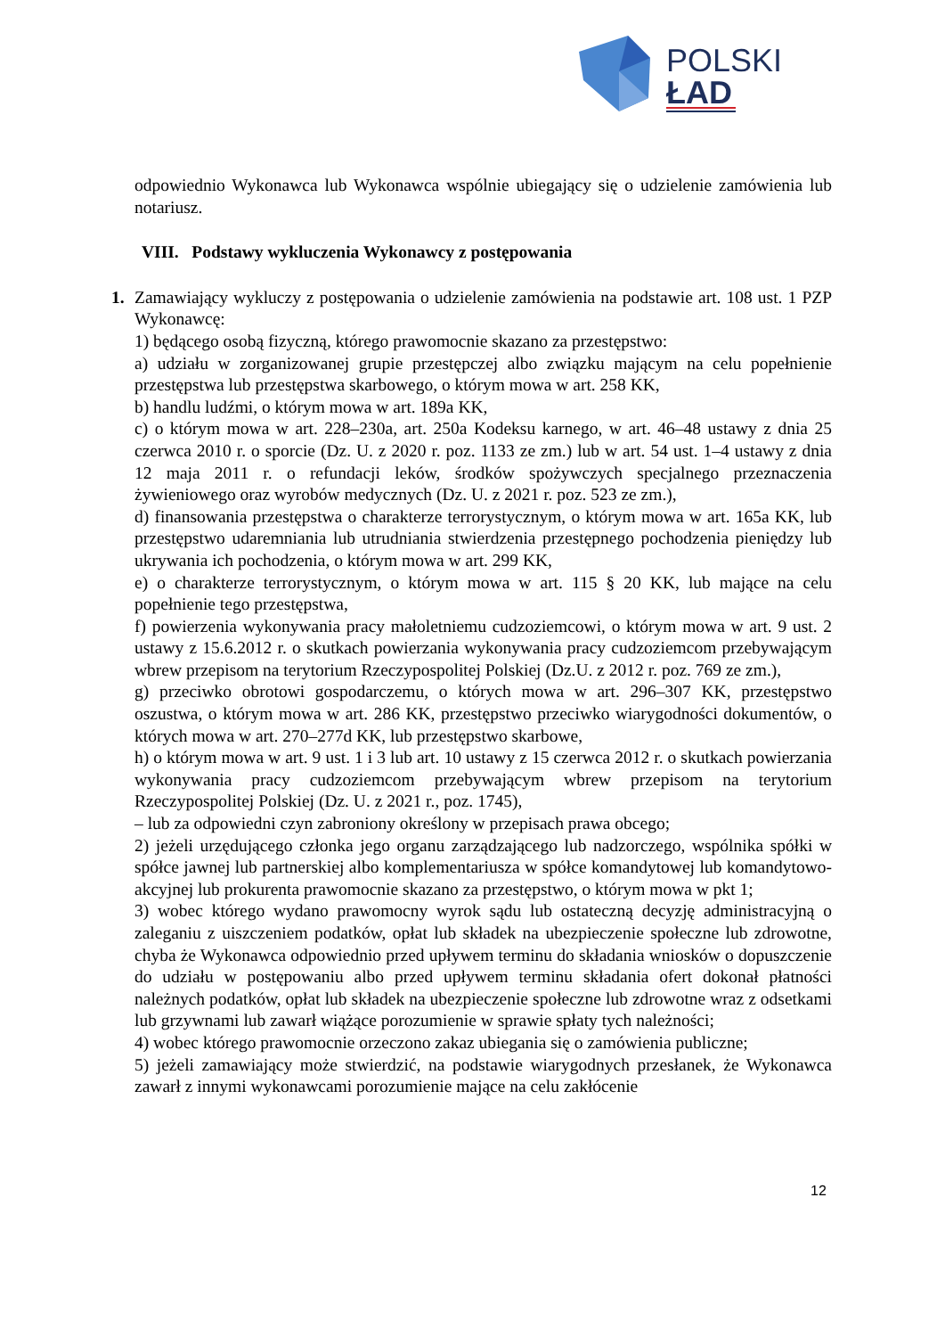POLSKI
ŁAD
odpowiednio Wykonawca lub Wykonawca wspólnie ubiegający się o udzielenie zamówienia lub notariusz.
VIII. Podstawy wykluczenia Wykonawcy z postępowania
1.
Zamawiający wykluczy z postępowania o udzielenie zamówienia na podstawie art. 108 ust. 1 PZP Wykonawcę:
1) będącego osobą fizyczną, którego prawomocnie skazano za przestępstwo:
a) udziału w zorganizowanej grupie przestępczej albo związku mającym na celu popełnienie przestępstwa lub przestępstwa skarbowego, o którym mowa w art. 258 KK,
b) handlu ludźmi, o którym mowa w art. 189a KK,
c) o którym mowa w art. 228–230a, art. 250a Kodeksu karnego, w art. 46–48 ustawy z dnia 25 czerwca 2010 r. o sporcie (Dz. U. z 2020 r. poz. 1133 ze zm.) lub w art. 54 ust. 1–4 ustawy z dnia 12 maja 2011 r. o refundacji leków, środków spożywczych specjalnego przeznaczenia żywieniowego oraz wyrobów medycznych (Dz. U. z 2021 r. poz. 523 ze zm.),
d) finansowania przestępstwa o charakterze terrorystycznym, o którym mowa w art. 165a KK, lub przestępstwo udaremniania lub utrudniania stwierdzenia przestępnego pochodzenia pieniędzy lub ukrywania ich pochodzenia, o którym mowa w art. 299 KK,
e) o charakterze terrorystycznym, o którym mowa w art. 115 § 20 KK, lub mające na celu popełnienie tego przestępstwa,
f) powierzenia wykonywania pracy małoletniemu cudzoziemcowi, o którym mowa w art. 9 ust. 2 ustawy z 15.6.2012 r. o skutkach powierzania wykonywania pracy cudzoziemcom przebywającym wbrew przepisom na terytorium Rzeczypospolitej Polskiej (Dz.U. z 2012 r. poz. 769 ze zm.),
g) przeciwko obrotowi gospodarczemu, o których mowa w art. 296–307 KK, przestępstwo oszustwa, o którym mowa w art. 286 KK, przestępstwo przeciwko wiarygodności dokumentów, o których mowa w art. 270–277d KK, lub przestępstwo skarbowe,
h) o którym mowa w art. 9 ust. 1 i 3 lub art. 10 ustawy z 15 czerwca 2012 r. o skutkach powierzania wykonywania pracy cudzoziemcom przebywającym wbrew przepisom na terytorium Rzeczypospolitej Polskiej (Dz. U. z 2021 r., poz. 1745),
– lub za odpowiedni czyn zabroniony określony w przepisach prawa obcego;
2) jeżeli urzędującego członka jego organu zarządzającego lub nadzorczego, wspólnika spółki w spółce jawnej lub partnerskiej albo komplementariusza w spółce komandytowej lub komandytowo-akcyjnej lub prokurenta prawomocnie skazano za przestępstwo, o którym mowa w pkt 1;
3) wobec którego wydano prawomocny wyrok sądu lub ostateczną decyzję administracyjną o zaleganiu z uiszczeniem podatków, opłat lub składek na ubezpieczenie społeczne lub zdrowotne, chyba że Wykonawca odpowiednio przed upływem terminu do składania wniosków o dopuszczenie do udziału w postępowaniu albo przed upływem terminu składania ofert dokonał płatności należnych podatków, opłat lub składek na ubezpieczenie społeczne lub zdrowotne wraz z odsetkami lub grzywnami lub zawarł wiążące porozumienie w sprawie spłaty tych należności;
4) wobec którego prawomocnie orzeczono zakaz ubiegania się o zamówienia publiczne;
5) jeżeli zamawiający może stwierdzić, na podstawie wiarygodnych przesłanek, że Wykonawca zawarł z innymi wykonawcami porozumienie mające na celu zakłócenie
12